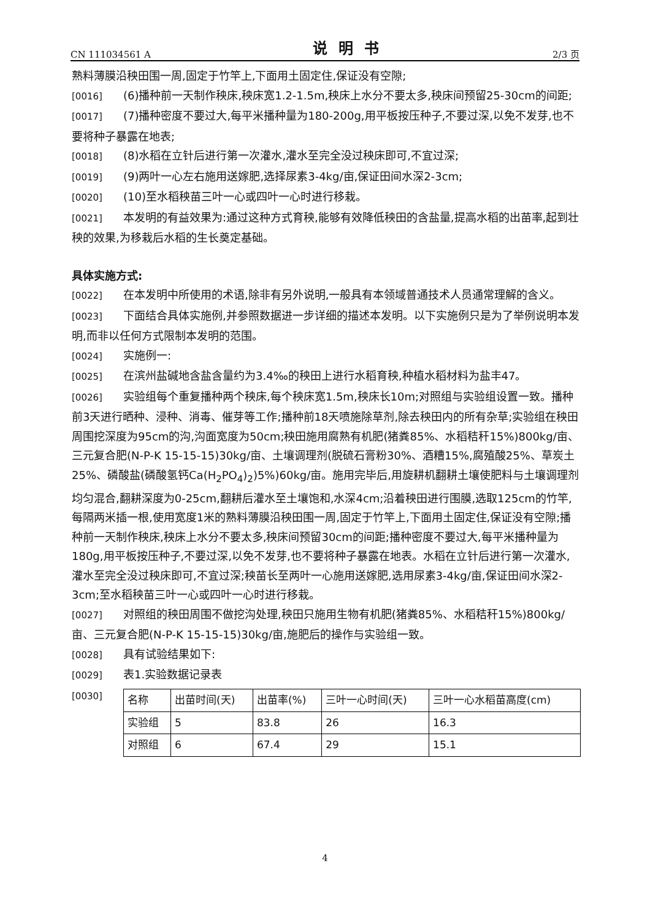CN 111034561 A 说明书 2/3 页
熟料薄膜沿秧田围一周,固定于竹竿上,下面用土固定住,保证没有空隙;
[0016] (6)播种前一天制作秧床,秧床宽1.2-1.5m,秧床上水分不要太多,秧床间预留25-30cm的间距;
[0017] (7)播种密度不要过大,每平米播种量为180-200g,用平板按压种子,不要过深,以免不发芽,也不要将种子暴露在地表;
[0018] (8)水稻在立针后进行第一次灌水,灌水至完全没过秧床即可,不宜过深;
[0019] (9)两叶一心左右施用送嫁肥,选择尿素3-4kg/亩,保证田间水深2-3cm;
[0020] (10)至水稻秧苗三叶一心或四叶一心时进行移栽。
[0021] 本发明的有益效果为:通过这种方式育秧,能够有效降低秧田的含盐量,提高水稻的出苗率,起到壮秧的效果,为移栽后水稻的生长奠定基础。
具体实施方式:
[0022] 在本发明中所使用的术语,除非有另外说明,一般具有本领域普通技术人员通常理解的含义。
[0023] 下面结合具体实施例,并参照数据进一步详细的描述本发明。以下实施例只是为了举例说明本发明,而非以任何方式限制本发明的范围。
[0024] 实施例一:
[0025] 在滨州盐碱地含盐含量约为3.4‰的秧田上进行水稻育秧,种植水稻材料为盐丰47。
[0026] 实验组每个重复播种两个秧床,每个秧床宽1.5m,秧床长10m;对照组与实验组设置一致。播种前3天进行晒种、浸种、消毒、催芽等工作;播种前18天喷施除草剂,除去秧田内的所有杂草;实验组在秧田周围挖深度为95cm的沟,沟面宽度为50cm;秧田施用腐熟有机肥(猪粪85%、水稻秸秆15%)800kg/亩、三元复合肥(N-P-K 15-15-15)30kg/亩、土壤调理剂(脱硫石膏粉30%、酒糟15%,腐殖酸25%、草炭土25%、磷酸盐(磷酸氢钙Ca(H<sub>2</sub>PO<sub>4</sub>)<sub>2</sub>)5%)60kg/亩。施用完毕后,用旋耕机翻耕土壤使肥料与土壤调理剂均匀混合,翻耕深度为0-25cm,翻耕后灌水至土壤饱和,水深4cm;沿着秧田进行围膜,选取125cm的竹竿,每隔两米插一根,使用宽度1米的熟料薄膜沿秧田围一周,固定于竹竿上,下面用土固定住,保证没有空隙;播种前一天制作秧床,秧床上水分不要太多,秧床间预留30cm的间距;播种密度不要过大,每平米播种量为180g,用平板按压种子,不要过深,以免不发芽,也不要将种子暴露在地表。水稻在立针后进行第一次灌水,灌水至完全没过秧床即可,不宜过深;秧苗长至两叶一心施用送嫁肥,选用尿素3-4kg/亩,保证田间水深2-3cm;至水稻秧苗三叶一心或四叶一心时进行移栽。
[0027] 对照组的秧田周围不做挖沟处理,秧田只施用生物有机肥(猪粪85%、水稻秸秆15%)800kg/亩、三元复合肥(N-P-K 15-15-15)30kg/亩,施肥后的操作与实验组一致。
[0028] 具有试验结果如下:
[0029] 表1.实验数据记录表
[0030]
| 名称 | 出苗时间(天) | 出苗率(%) | 三叶一心时间(天) | 三叶一心水稻苗高度(cm) |
| 实验组 | 5 | 83.8 | 26 | 16.3 |
| 对照组 | 6 | 67.4 | 29 | 15.1 |
4